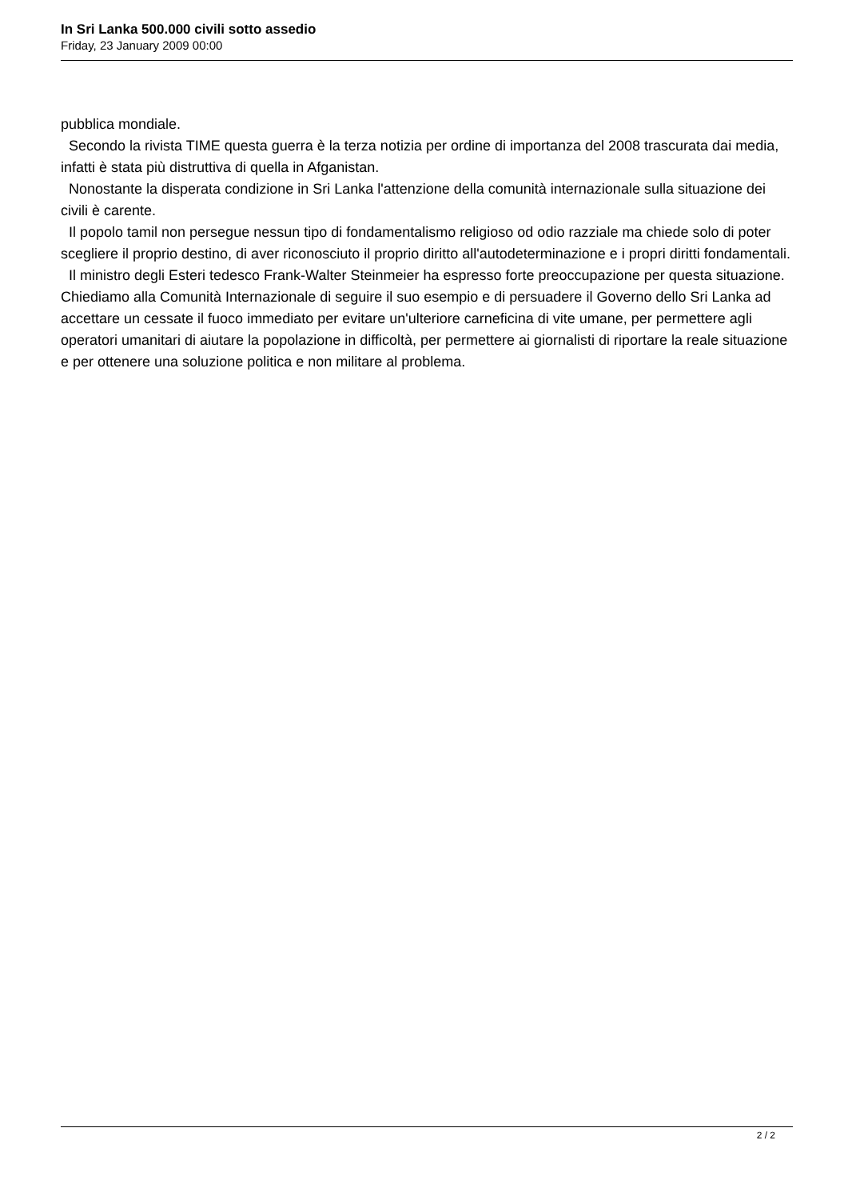In Sri Lanka 500.000 civili sotto assedio
Friday, 23 January 2009 00:00
pubblica mondiale.
Secondo la rivista TIME questa guerra è la terza notizia per ordine di importanza del 2008 trascurata dai media, infatti è stata più distruttiva di quella in Afganistan.
Nonostante la disperata condizione in Sri Lanka l'attenzione della comunità internazionale sulla situazione dei civili è carente.
Il popolo tamil non persegue nessun tipo di fondamentalismo religioso od odio razziale ma chiede solo di poter scegliere il proprio destino, di aver riconosciuto il proprio diritto all'autodeterminazione e i propri diritti fondamentali.
Il ministro degli Esteri tedesco Frank-Walter Steinmeier ha espresso forte preoccupazione per questa situazione. Chiediamo alla Comunità Internazionale di seguire il suo esempio e di persuadere il Governo dello Sri Lanka ad accettare un cessate il fuoco immediato per evitare un'ulteriore carneficina di vite umane, per permettere agli operatori umanitari di aiutare la popolazione in difficoltà, per permettere ai giornalisti di riportare la reale situazione e per ottenere una soluzione politica e non militare al problema.
2 / 2